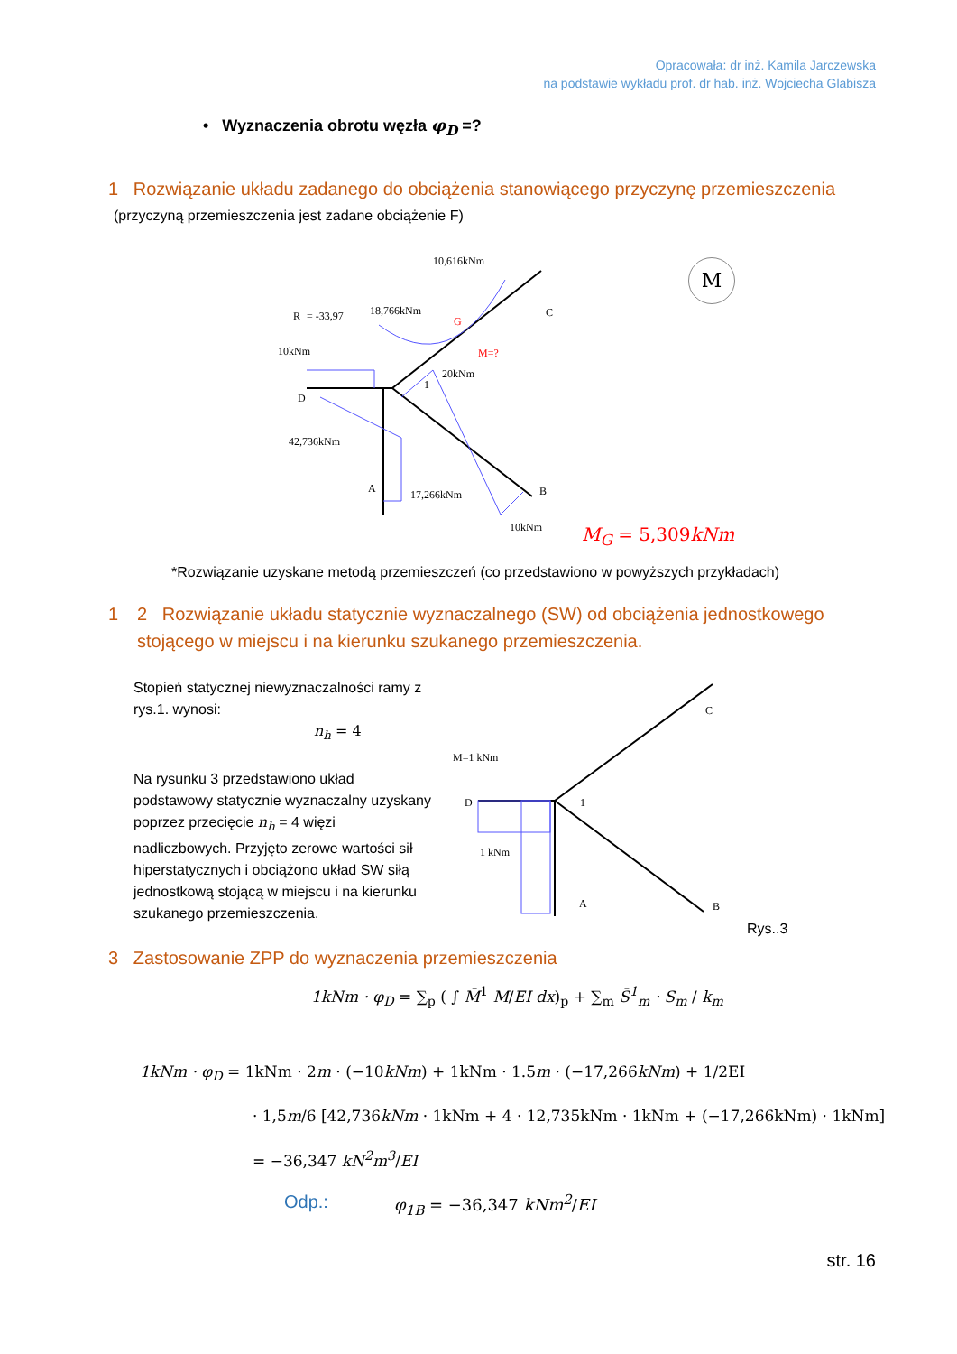Opracowała: dr inż. Kamila Jarczewska
na podstawie wykładu prof. dr hab. inż. Wojciecha Glabisza
• Wyznaczenia obrotu węzła φ<sub>D</sub> =?
1 Rozwiązanie układu zadanego do obciążenia stanowiącego przyczynę przemieszczenia
(przyczyną przemieszczenia jest zadane obciążenie F)
10,616kNm
18,766kNm
R
= -33,97
10kNm
20kNm
42,736kNm
17,266kNm
10kNm
D
A
B
C
G
M=?
1
M
M<sub>G</sub> = 5,309kNm
*Rozwiązanie uzyskane metodą przemieszczeń (co przedstawiono w powyższych przykładach)
1
2 Rozwiązanie układu statycznie wyznaczalnego (SW) od obciążenia jednostkowego stojącego w miejscu i na kierunku szukanego przemieszczenia.
Stopień statycznej niewyznaczalności ramy z rys.1. wynosi:
n<sub>h</sub> = 4
Na rysunku 3 przedstawiono układ podstawowy statycznie wyznaczalny uzyskany poprzez przecięcie n<sub>h</sub> = 4 więzi nadliczbowych. Przyjęto zerowe wartości sił hiperstatycznych i obciążono układ SW siłą jednostkową stojącą w miejscu i na kierunku szukanego przemieszczenia.
M=1 kNm
1 kNm
D
A
B
C
1
Rys..3
3 Zastosowanie ZPP do wyznaczenia przemieszczenia
1kNm · φ<sub>D</sub> = ∑<sub>p</sub> ( ∫ M̄<sup>1</sup> M/EI dx)<sub>p</sub> + ∑<sub>m</sub> S̄<sup>1</sup><sub>m</sub> · S<sub>m</sub> / k<sub>m</sub>
1kNm · φ<sub>D</sub> = 1kNm · 2m · (−10kNm) + 1kNm · 1.5m · (−17,266kNm) + 1/2EI
· 1,5m/6 [42,736kNm · 1kNm + 4 · 12,735kNm · 1kNm + (−17,266kNm) · 1kNm]
= −36,347 kN<sup>2</sup>m<sup>3</sup>/EI
Odp.: φ<sub>1B</sub> = −36,347 kNm<sup>2</sup>/EI
str. 16